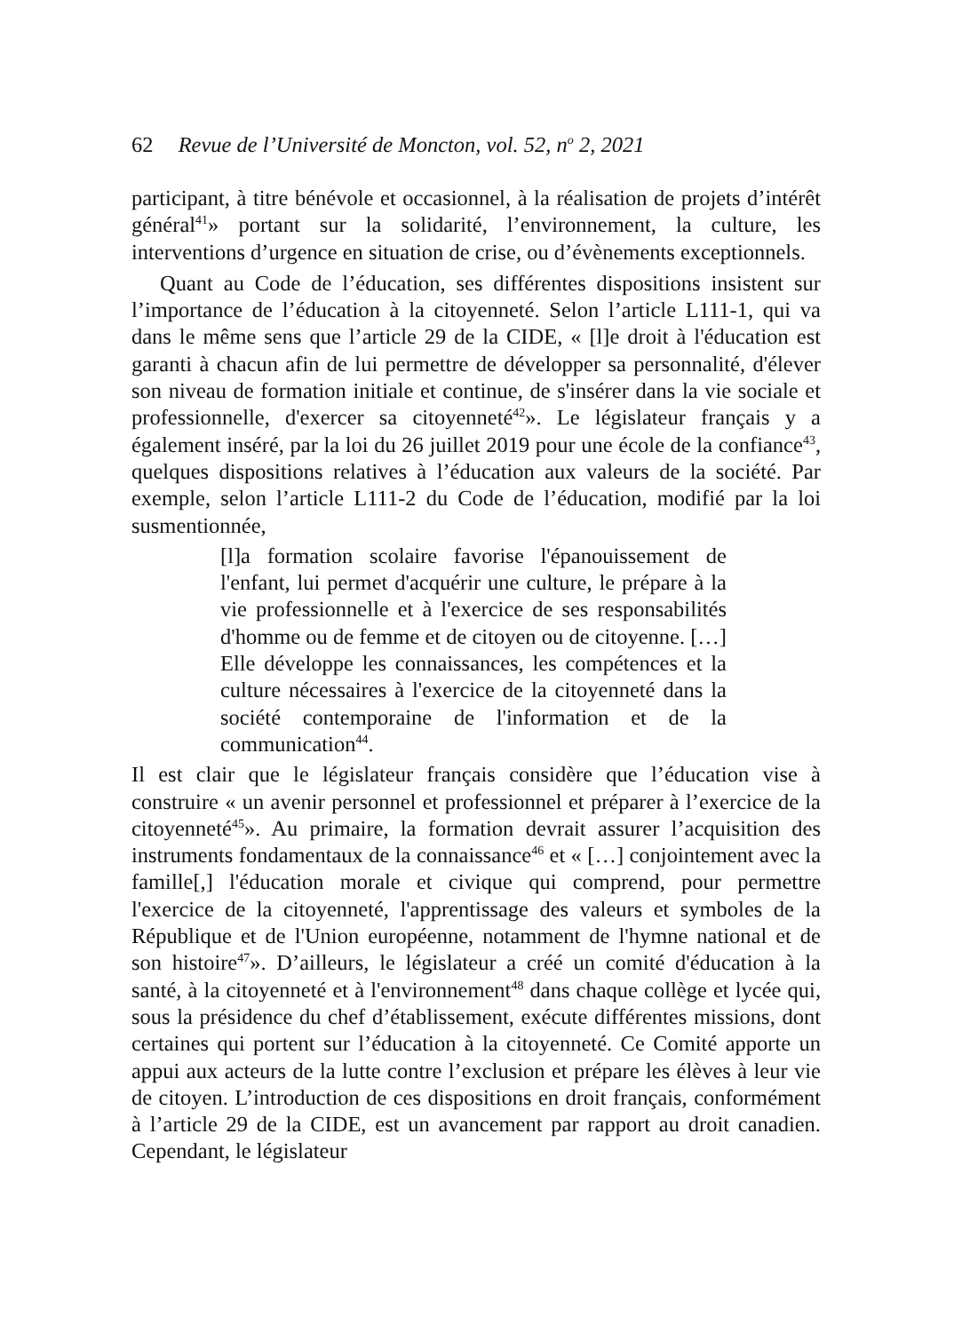62 Revue de l’Université de Moncton, vol. 52, n<sup>o</sup> 2, 2021
participant, à titre bénévole et occasionnel, à la réalisation de projets d’intérêt général<sup>41</sup>» portant sur la solidarité, l’environnement, la culture, les interventions d’urgence en situation de crise, ou d’évènements exceptionnels.
Quant au Code de l’éducation, ses différentes dispositions insistent sur l’importance de l’éducation à la citoyenneté. Selon l’article L111-1, qui va dans le même sens que l’article 29 de la CIDE, « [l]e droit à l'éducation est garanti à chacun afin de lui permettre de développer sa personnalité, d'élever son niveau de formation initiale et continue, de s'insérer dans la vie sociale et professionnelle, d'exercer sa citoyenneté<sup>42</sup>». Le législateur français y a également inséré, par la loi du 26 juillet 2019 pour une école de la confiance<sup>43</sup>, quelques dispositions relatives à l’éducation aux valeurs de la société. Par exemple, selon l’article L111-2 du Code de l’éducation, modifié par la loi susmentionnée,
[l]a formation scolaire favorise l'épanouissement de l'enfant, lui permet d'acquérir une culture, le prépare à la vie professionnelle et à l'exercice de ses responsabilités d'homme ou de femme et de citoyen ou de citoyenne. […] Elle développe les connaissances, les compétences et la culture nécessaires à l'exercice de la citoyenneté dans la société contemporaine de l'information et de la communication<sup>44</sup>.
Il est clair que le législateur français considère que l’éducation vise à construire « un avenir personnel et professionnel et préparer à l’exercice de la citoyenneté<sup>45</sup>». Au primaire, la formation devrait assurer l’acquisition des instruments fondamentaux de la connaissance<sup>46</sup> et « […] conjointement avec la famille[,] l'éducation morale et civique qui comprend, pour permettre l'exercice de la citoyenneté, l'apprentissage des valeurs et symboles de la République et de l'Union européenne, notamment de l'hymne national et de son histoire<sup>47</sup>». D’ailleurs, le législateur a créé un comité d'éducation à la santé, à la citoyenneté et à l'environnement<sup>48</sup> dans chaque collège et lycée qui, sous la présidence du chef d’établissement, exécute différentes missions, dont certaines qui portent sur l’éducation à la citoyenneté. Ce Comité apporte un appui aux acteurs de la lutte contre l’exclusion et prépare les élèves à leur vie de citoyen. L’introduction de ces dispositions en droit français, conformément à l’article 29 de la CIDE, est un avancement par rapport au droit canadien. Cependant, le législateur